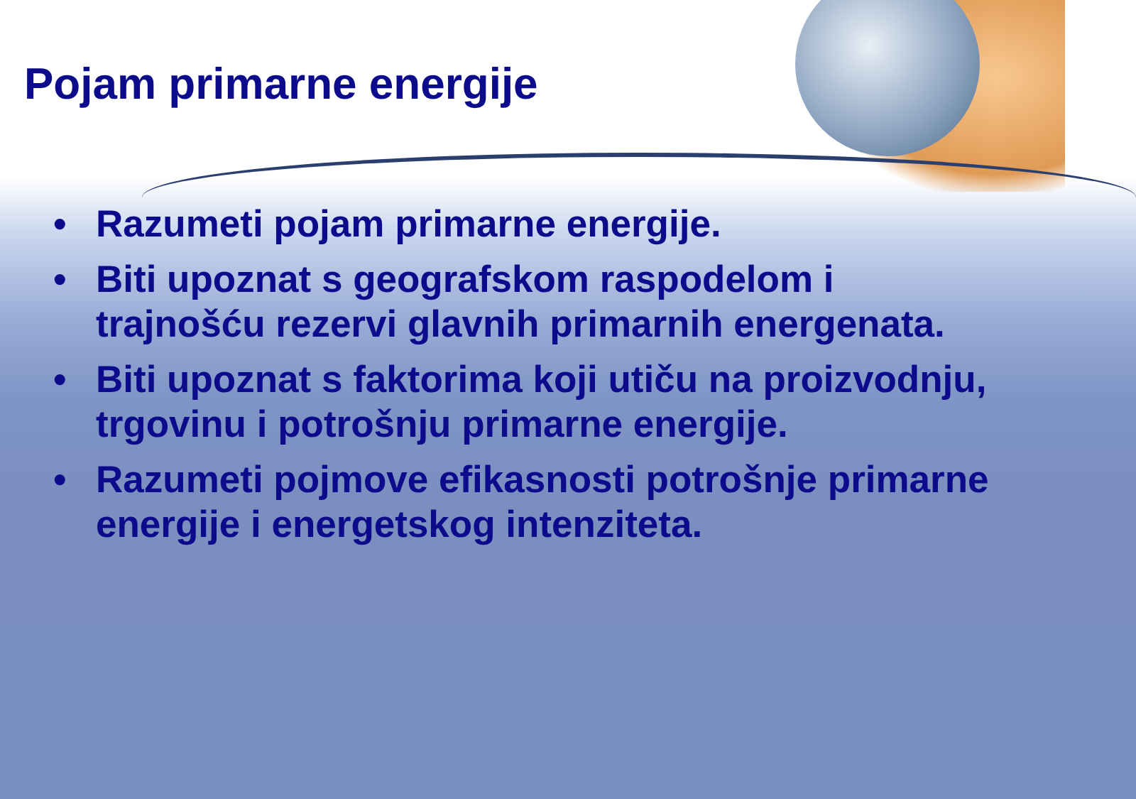Pojam primarne energije
• Razumeti pojam primarne energije.
• Biti upoznat s geografskom raspodelom i trajnošću rezervi glavnih primarnih energenata.
• Biti upoznat s faktorima koji utiču na proizvodnju, trgovinu i potrošnju primarne energije.
• Razumeti pojmove efikasnosti potrošnje primarne energije i energetskog intenziteta.